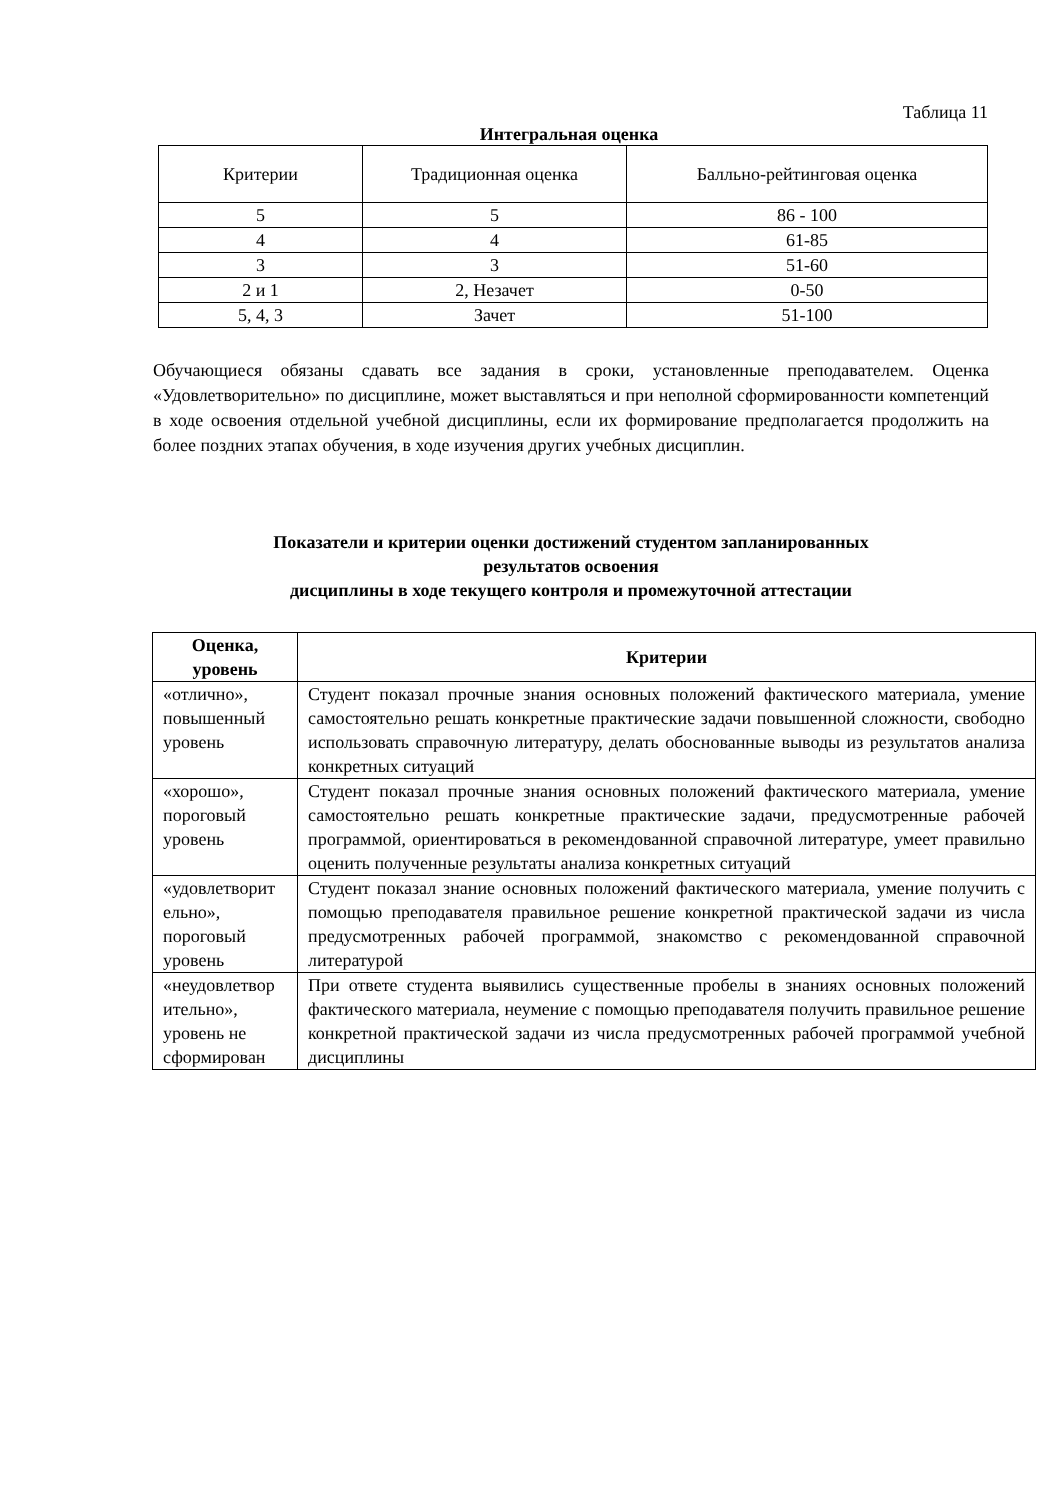Таблица 11
Интегральная оценка
| Критерии | Традиционная оценка | Балльно-рейтинговая оценка |
| --- | --- | --- |
| 5 | 5 | 86 - 100 |
| 4 | 4 | 61-85 |
| 3 | 3 | 51-60 |
| 2 и 1 | 2, Незачет | 0-50 |
| 5, 4, 3 | Зачет | 51-100 |
Обучающиеся обязаны сдавать все задания в сроки, установленные преподавателем. Оценка «Удовлетворительно» по дисциплине, может выставляться и при неполной сформированности компетенций в ходе освоения отдельной учебной дисциплины, если их формирование предполагается продолжить на более поздних этапах обучения, в ходе изучения других учебных дисциплин.
Показатели и критерии оценки достижений студентом запланированных
результатов освоения
дисциплины в ходе текущего контроля и промежуточной аттестации
| Оценка, уровень | Критерии |
| --- | --- |
| «отлично», повышенный уровень | Студент показал прочные знания основных положений фактического материала, умение самостоятельно решать конкретные практические задачи повышенной сложности, свободно использовать справочную литературу, делать обоснованные выводы из результатов анализа конкретных ситуаций |
| «хорошо», пороговый уровень | Студент показал прочные знания основных положений фактического материала, умение самостоятельно решать конкретные практические задачи, предусмотренные рабочей программой, ориентироваться в рекомендованной справочной литературе, умеет правильно оценить полученные результаты анализа конкретных ситуаций |
| «удовлетворит ельно», пороговый уровень | Студент показал знание основных положений фактического материала, умение получить с помощью преподавателя правильное решение конкретной практической задачи из числа предусмотренных рабочей программой, знакомство с рекомендованной справочной литературой |
| «неудовлетвор ительно», уровень не сформирован | При ответе студента выявились существенные пробелы в знаниях основных положений фактического материала, неумение с помощью преподавателя получить правильное решение конкретной практической задачи из числа предусмотренных рабочей программой учебной дисциплины |